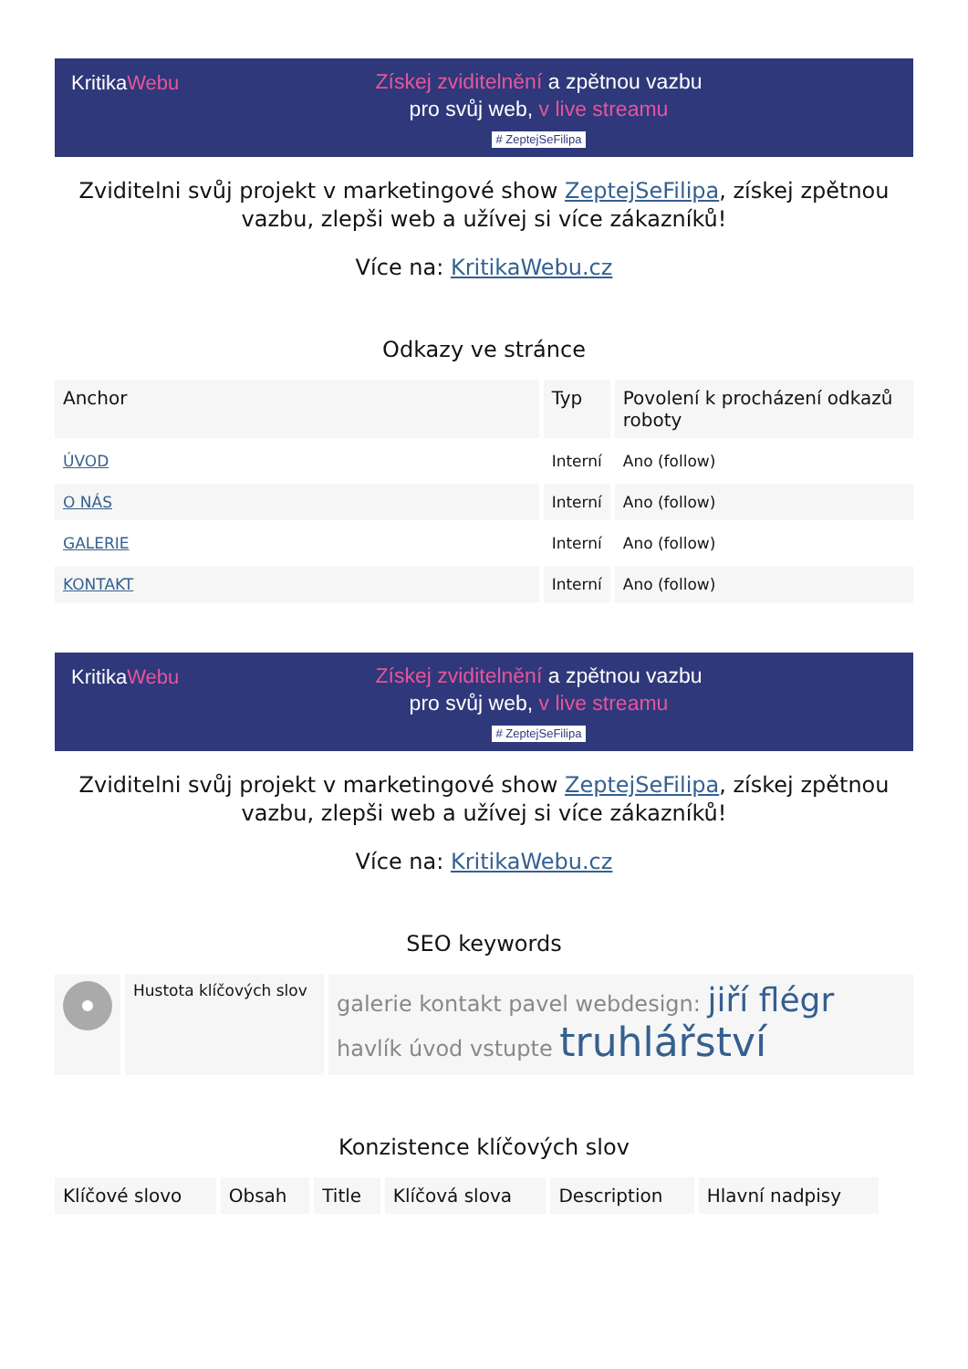KritikaWebu
Získej zviditelnění a zpětnou vazbu
pro svůj web, v live streamu
# ZeptejSeFilipa
Zviditelni svůj projekt v marketingové show ZeptejSeFilipa, získej zpětnou vazbu, zlepši web a užívej si více zákazníků!
Více na: KritikaWebu.cz
Odkazy ve stránce
| Anchor | Typ | Povolení k procházení odkazů roboty |
| --- | --- | --- |
| ÚVOD | Interní | Ano (follow) |
| O NÁS | Interní | Ano (follow) |
| GALERIE | Interní | Ano (follow) |
| KONTAKT | Interní | Ano (follow) |
KritikaWebu
Získej zviditelnění a zpětnou vazbu
pro svůj web, v live streamu
# ZeptejSeFilipa
Zviditelni svůj projekt v marketingové show ZeptejSeFilipa, získej zpětnou vazbu, zlepši web a užívej si více zákazníků!
Více na: KritikaWebu.cz
SEO keywords
| | Hustota klíčových slov | galerie kontakt pavel webdesign: jiří flégr havlík úvod vstupte truhlářství |
| --- | --- | --- |
Konzistence klíčových slov
| Klíčové slovo | Obsah | Title | Klíčová slova | Description | Hlavní nadpisy |
| --- | --- | --- | --- | --- | --- |